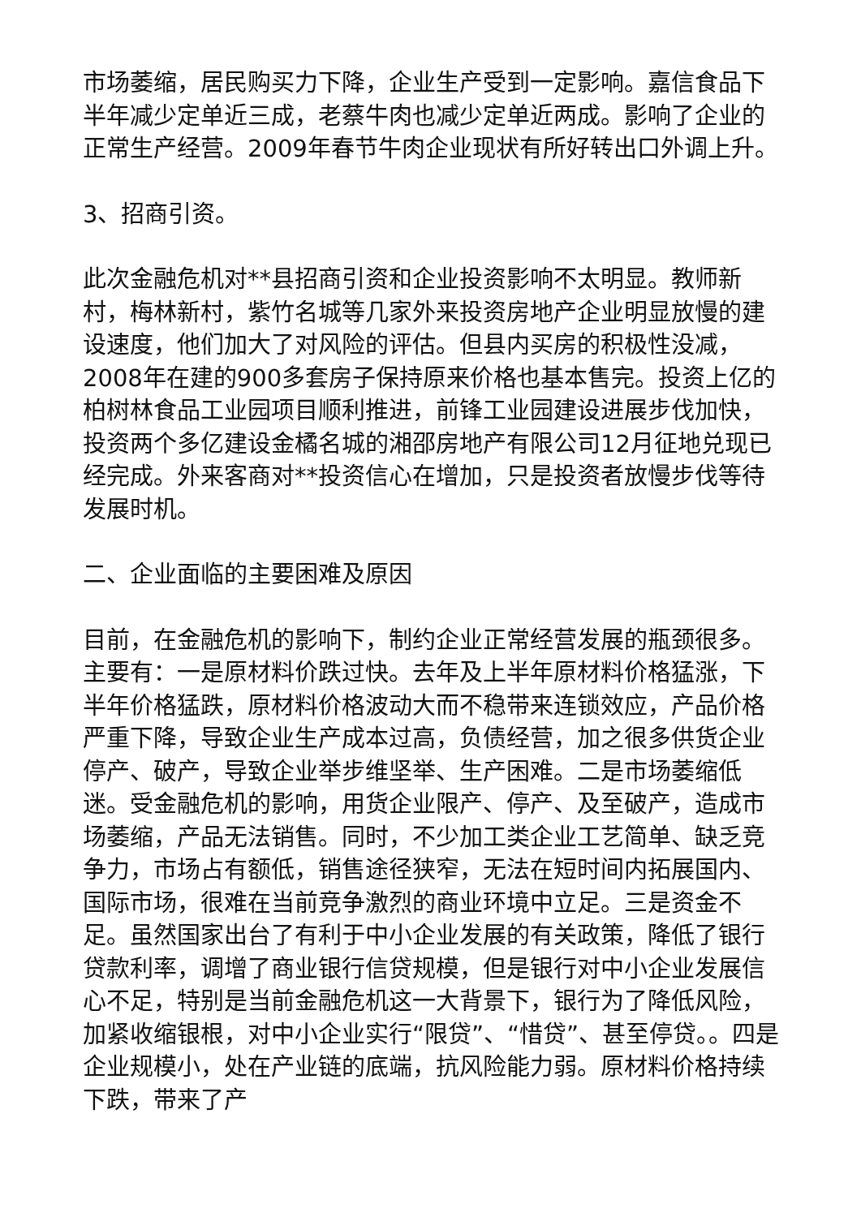市场萎缩，居民购买力下降，企业生产受到一定影响。嘉信食品下半年减少定单近三成，老蔡牛肉也减少定单近两成。影响了企业的正常生产经营。2009年春节牛肉企业现状有所好转出口外调上升。
3、招商引资。
此次金融危机对**县招商引资和企业投资影响不太明显。教师新村，梅林新村，紫竹名城等几家外来投资房地产企业明显放慢的建设速度，他们加大了对风险的评估。但县内买房的积极性没减，2008年在建的900多套房子保持原来价格也基本售完。投资上亿的柏树林食品工业园项目顺利推进，前锋工业园建设进展步伐加快，投资两个多亿建设金橘名城的湘邵房地产有限公司12月征地兑现已经完成。外来客商对**投资信心在增加，只是投资者放慢步伐等待发展时机。
二、企业面临的主要困难及原因
目前，在金融危机的影响下，制约企业正常经营发展的瓶颈很多。主要有：一是原材料价跌过快。去年及上半年原材料价格猛涨，下半年价格猛跌，原材料价格波动大而不稳带来连锁效应，产品价格严重下降，导致企业生产成本过高，负债经营，加之很多供货企业停产、破产，导致企业举步维坚举、生产困难。二是市场萎缩低迷。受金融危机的影响，用货企业限产、停产、及至破产，造成市场萎缩，产品无法销售。同时，不少加工类企业工艺简单、缺乏竞争力，市场占有额低，销售途径狭窄，无法在短时间内拓展国内、国际市场，很难在当前竞争激烈的商业环境中立足。三是资金不足。虽然国家出台了有利于中小企业发展的有关政策，降低了银行贷款利率，调增了商业银行信贷规模，但是银行对中小企业发展信心不足，特别是当前金融危机这一大背景下，银行为了降低风险，加紧收缩银根，对中小企业实行“限贷”、“惜贷”、甚至停贷。。四是企业规模小，处在产业链的底端，抗风险能力弱。原材料价格持续下跌，带来了产